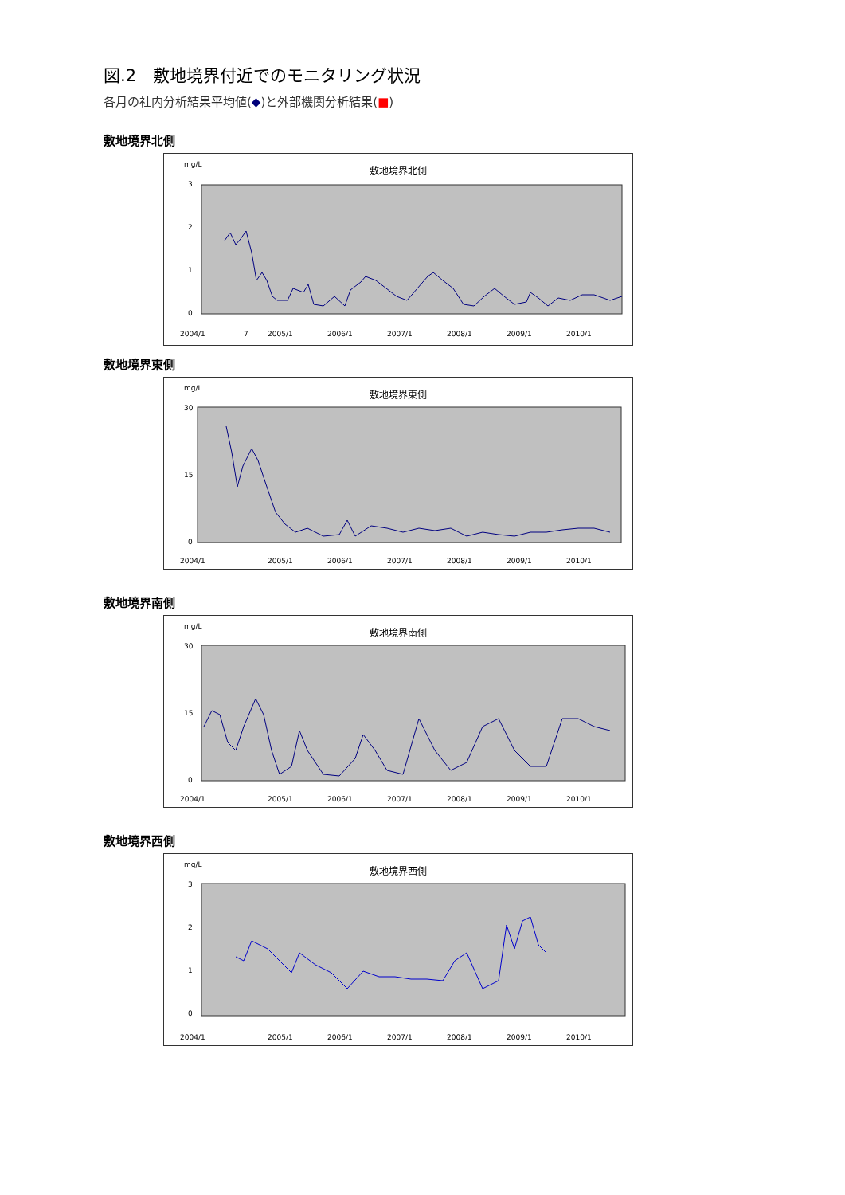図.2　敷地境界付近でのモニタリング状況
各月の社内分析結果平均値(◆)と外部機関分析結果(■)
敷地境界北側
mg/L
敷地境界北側
3
2
1
0
2004/1
7
2005/1
2006/1
2007/1
2008/1
2009/1
2010/1
敷地境界東側
mg/L
敷地境界東側
30
15
0
2004/1
2005/1
2006/1
2007/1
2008/1
2009/1
2010/1
敷地境界南側
mg/L
敷地境界南側
30
15
0
2004/1
2005/1
2006/1
2007/1
2008/1
2009/1
2010/1
敷地境界西側
mg/L
敷地境界西側
3
2
1
0
2004/1
2005/1
2006/1
2007/1
2008/1
2009/1
2010/1